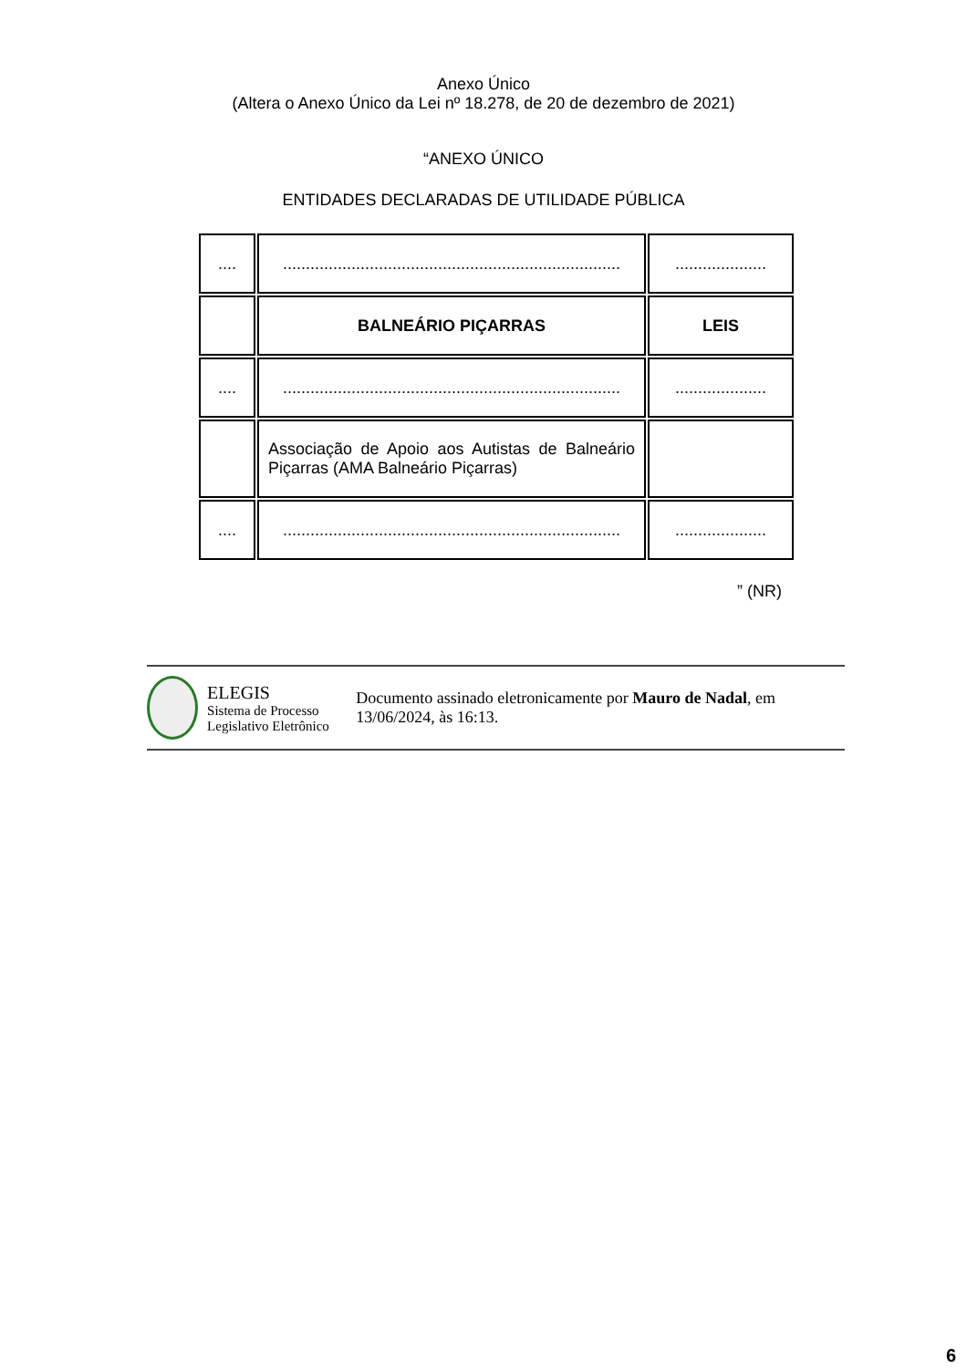Anexo Único
(Altera o Anexo Único da Lei nº 18.278, de 20 de dezembro de 2021)
“ANEXO ÚNICO
ENTIDADES DECLARADAS DE UTILIDADE PÚBLICA
| .... | .......................................................................... | .................... |
| | BALNEÁRIO PIÇARRAS | LEIS |
| .... | .......................................................................... | .................... |
| | Associação de Apoio aos Autistas de Balneário Piçarras (AMA Balneário Piçarras) | |
| .... | .......................................................................... | .................... |
” (NR)
ELEGIS
Sistema de Processo
Legislativo Eletrônico
Documento assinado eletronicamente por Mauro de Nadal, em 13/06/2024, às 16:13.
6